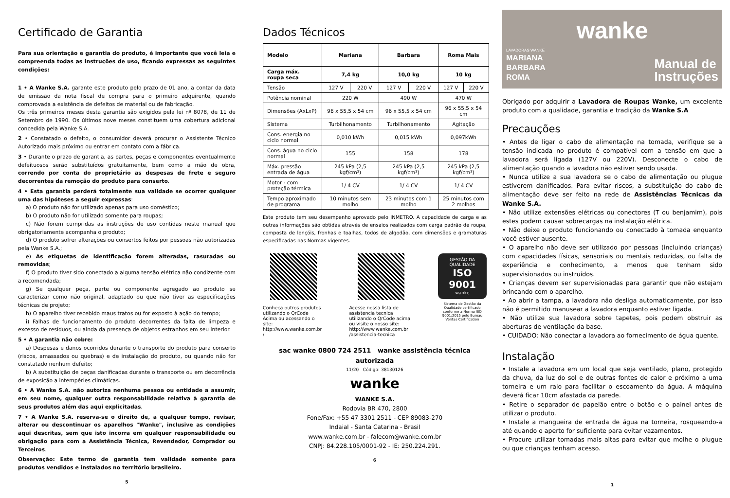Certificado de Garantia
Para sua orientação e garantia do produto, é importante que você leia e compreenda todas as instruções de uso, ficando expressas as seguintes condições:
1 • A Wanke S.A. garante este produto pelo prazo de 01 ano, a contar da data de emissão da nota fiscal de compra para o primeiro adquirente, quando comprovada a existência de defeitos de material ou de fabricação.
Os três primeiros meses desta garantia são exigidos pela lei nº 8078, de 11 de Setembro de 1990. Os últimos nove meses constituem uma cobertura adicional concedida pela Wanke S.A.
2 • Constatado o defeito, o consumidor deverá procurar o Assistente Técnico Autorizado mais próximo ou entrar em contato com a fábrica.
3 • Durante o prazo de garantia, as partes, peças e componentes eventualmente defeituosos serão substituídos gratuitamente, bem como a mão de obra, correndo por conta do proprietário as despesas de frete e seguro decorrentes da remoção do produto para conserto.
4 • Esta garantia perderá totalmente sua validade se ocorrer qualquer uma das hipóteses a seguir expressas:
a) O produto não for utilizado apenas para uso doméstico;
b) O produto não for utilizado somente para roupas;
c) Não forem cumpridas as instruções de uso contidas neste manual que obrigatoriamente acompanha o produto;
d) O produto sofrer alterações ou consertos feitos por pessoas não autorizadas pela Wanke S.A.;
e) As etiquetas de identificação forem alteradas, rasuradas ou removidas;
f) O produto tiver sido conectado a alguma tensão elétrica não condizente com a recomendada;
g) Se qualquer peça, parte ou componente agregado ao produto se caracterizar como não original, adaptado ou que não tiver as especificações técnicas de projeto;
h) O aparelho tiver recebido maus tratos ou for exposto à ação do tempo;
i) Falhas de funcionamento do produto decorrentes da falta de limpeza e excesso de resíduos, ou ainda da presença de objetos estranhos em seu interior.
5 • A garantia não cobre:
a) Despesas e danos ocorridos durante o transporte do produto para conserto (riscos, amassados ou quebras) e de instalação do produto, ou quando não for constatado nenhum defeito;
b) A substituição de peças danificadas durante o transporte ou em decorrência de exposição a intempéries climáticas.
6 • A Wanke S.A. não autoriza nenhuma pessoa ou entidade a assumir, em seu nome, qualquer outra responsabilidade relativa à garantia de seus produtos além das aqui explicitadas.
7 • A Wanke S.A. reserva-se o direito de, a qualquer tempo, revisar, alterar ou descontinuar os aparelhos "Wanke", inclusive as condições aqui descritas, sem que isto incorra em qualquer responsabilidade ou obrigação para com a Assistência Técnica, Revendedor, Comprador ou Terceiros.
Observação: Este termo de garantia tem validade somente para produtos vendidos e instalados no território brasileiro.
5
Dados Técnicos
| Modelo | Mariana | | Barbara | | Roma Mais | |
| --- | --- | --- | --- | --- | --- | --- |
| Carga máx. roupa seca | 7,4 kg | | 10,0 kg | | 10 kg | |
| Tensão | 127 V | 220 V | 127 V | 220 V | 127 V | 220 V |
| Potência nominal | 220 W | | 490 W | | 470 W | |
| Dimensões (AxLxP) | 96 x 55,5 x 54 cm | | 96 x 55,5 x 54 cm | | 96 x 55,5 x 54 cm | |
| Sistema | Turbilhonamento | | Turbilhonamento | | Agitação | |
| Cons. energia no ciclo normal | 0,010 kWh | | 0,015 kWh | | 0,097kWh | |
| Cons. água no ciclo normal | 155 | | 158 | | 178 | |
| Máx. pressão entrada de água | 245 kPa (2,5 kgf/cm²) | | 245 kPa (2,5 kgf/cm²) | | 245 kPa (2,5 kgf/cm²) | |
| Motor - com proteção térmica | 1/ 4 CV | | 1/ 4 CV | | 1/ 4 CV | |
| Tempo aproximado de programa | 10 minutos sem molho | | 23 minutos com 1 molho | | 25 minutos com 2 molhos | |
Este produto tem seu desempenho aprovado pelo INMETRO. A capacidade de carga e as outras informações são obtidas através de ensaios realizados com carga padrão de roupa, composta de lençóis, fronhas e toalhas, todos de algodão, com dimensões e gramaturas especificadas nas Normas vigentes.
Conheça outros produtos utilizando o QrCode Acima ou acessando o site: http://www.wanke.com.br /
Acesse nossa lista de assistencia tecnica utilizando o QrCode acima ou visite o nosso site: http://www.wanke.com.br /assistencia-tecnica
GESTÃO DA QUALIDADE
ISO 9001
wanke
Sistema de Gestão da Qualidade certificado conforme a Norma ISO 9001:2015 pelo Bureau Veritas Certification
sac wanke 0800 724 2511 wanke assistência técnica autorizada
11/20 Código: 38130126
wanke
WANKE S.A.
Rodovia BR 470, 2800
Fone/Fax: +55 47 3301 2511 - CEP 89083-270
Indaial - Santa Catarina - Brasil
www.wanke.com.br - falecom@wanke.com.br
CNPJ: 84.228.105/0001-92 - IE: 250.224.291.
6
wanke
LAVADORAS WANKE
MARIANA
BARBARA
ROMA
Manual de
Instruções
Obrigado por adquirir a Lavadora de Roupas Wanke, um excelente produto com a qualidade, garantia e tradição da Wanke S.A
Precauções
• Antes de ligar o cabo de alimentação na tomada, verifique se a tensão indicada no produto é compatível com a tensão em que a lavadora será ligada (127V ou 220V). Desconecte o cabo de alimentação quando a lavadora não estiver sendo usada.
• Nunca utilize a sua lavadora se o cabo de alimentação ou plugue estiverem danificados. Para evitar riscos, a substituição do cabo de alimentação deve ser feito na rede de Assistências Técnicas da Wanke S.A.
• Não utilize extensões elétricas ou conectores (T ou benjamim), pois estes podem causar sobrecargas na instalação elétrica.
• Não deixe o produto funcionando ou conectado à tomada enquanto você estiver ausente.
• O aparelho não deve ser utilizado por pessoas (incluindo crianças) com capacidades físicas, sensoriais ou mentais reduzidas, ou falta de experiência e conhecimento, a menos que tenham sido supervisionados ou instruídos.
• Crianças devem ser supervisionadas para garantir que não estejam brincando com o aparelho.
• Ao abrir a tampa, a lavadora não desliga automaticamente, por isso não é permitido manusear a lavadora enquanto estiver ligada.
• Não utilize sua lavadora sobre tapetes, pois podem obstruir as aberturas de ventilação da base.
• CUIDADO: Não conectar a lavadora ao fornecimento de água quente.
Instalação
• Instale a lavadora em um local que seja ventilado, plano, protegido da chuva, da luz do sol e de outras fontes de calor e próximo a uma torneira e um ralo para facilitar o escoamento da água. A máquina deverá ficar 10cm afastada da parede.
• Retire o separador de papelão entre o botão e o painel antes de utilizar o produto.
• Instale a mangueira de entrada de água na torneira, rosqueando-a até quando o aperto for suficiente para evitar vazamentos.
• Procure utilizar tomadas mais altas para evitar que molhe o plugue ou que crianças tenham acesso.
1